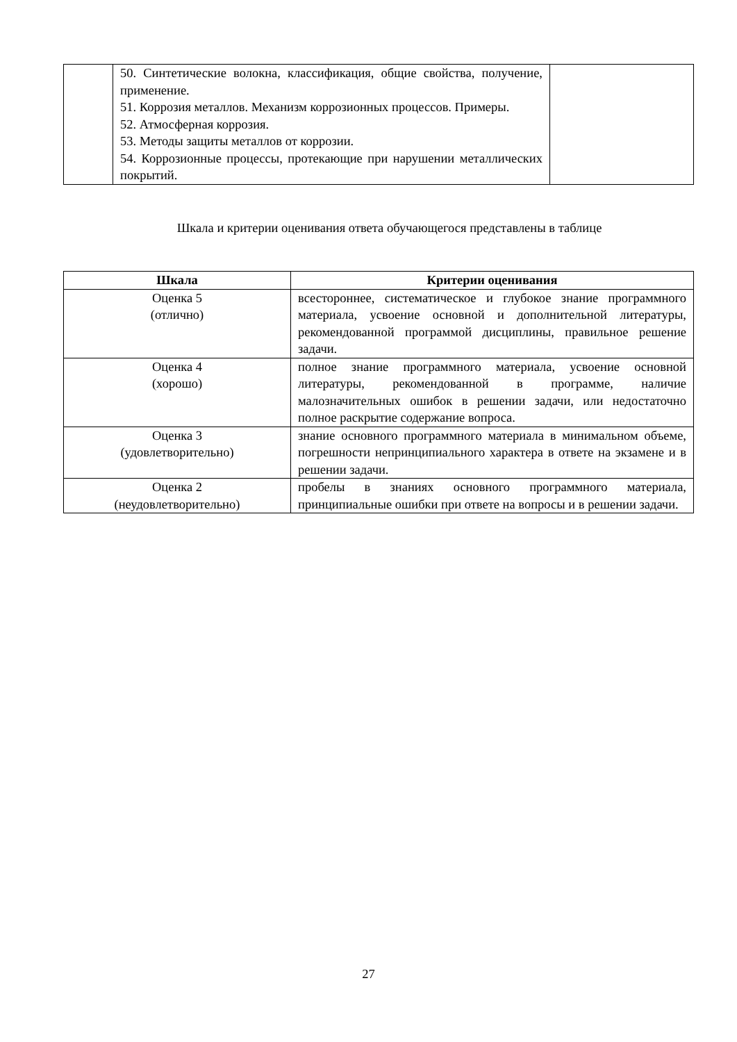| | 50. Синтетические волокна, классификация, общие свойства, получение, применение. 51. Коррозия металлов. Механизм коррозионных процессов. Примеры. 52. Атмосферная коррозия. 53. Методы защиты металлов от коррозии. 54. Коррозионные процессы, протекающие при нарушении металлических покрытий. | |
Шкала и критерии оценивания ответа обучающегося представлены в таблице
| Шкала | Критерии оценивания |
| --- | --- |
| Оценка 5 (отлично) | всестороннее, систематическое и глубокое знание программного материала, усвоение основной и дополнительной литературы, рекомендованной программой дисциплины, правильное решение задачи. |
| Оценка 4 (хорошо) | полное знание программного материала, усвоение основной литературы, рекомендованной в программе, наличие малозначительных ошибок в решении задачи, или недостаточно полное раскрытие содержание вопроса. |
| Оценка 3 (удовлетворительно) | знание основного программного материала в минимальном объеме, погрешности непринципиального характера в ответе на экзамене и в решении задачи. |
| Оценка 2 (неудовлетворительно) | пробелы в знаниях основного программного материала, принципиальные ошибки при ответе на вопросы и в решении задачи. |
27